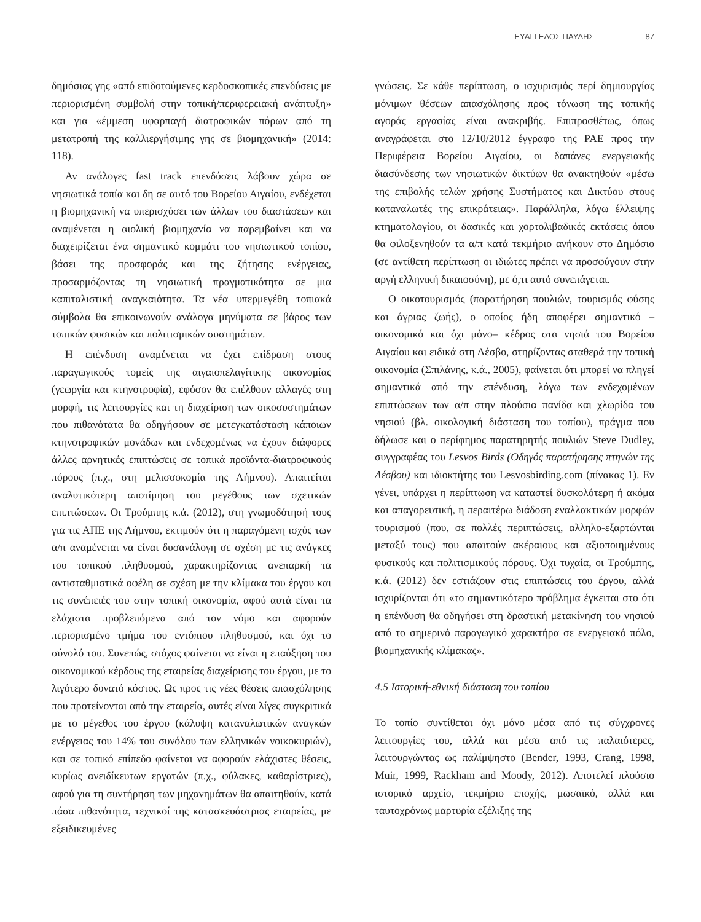ΕΥΑΓΓΕΛΟΣ ΠΑΥΛΗΣ 87
δημόσιας γης «από επιδοτούμενες κερδοσκοπικές επενδύσεις με περιορισμένη συμβολή στην τοπική/περιφερειακή ανάπτυξη» και για «έμμεση υφαρπαγή διατροφικών πόρων από τη μετατροπή της καλλιεργήσιμης γης σε βιομηχανική» (2014: 118).
Αν ανάλογες fast track επενδύσεις λάβουν χώρα σε νησιωτικά τοπία και δη σε αυτό του Βορείου Αιγαίου, ενδέχεται η βιομηχανική να υπερισχύσει των άλλων του διαστάσεων και αναμένεται η αιολική βιομηχανία να παρεμβαίνει και να διαχειρίζεται ένα σημαντικό κομμάτι του νησιωτικού τοπίου, βάσει της προσφοράς και της ζήτησης ενέργειας, προσαρμόζοντας τη νησιωτική πραγματικότητα σε μια καπιταλιστική αναγκαιότητα. Τα νέα υπερμεγέθη τοπιακά σύμβολα θα επικοινωνούν ανάλογα μηνύματα σε βάρος των τοπικών φυσικών και πολιτισμικών συστημάτων.
Η επένδυση αναμένεται να έχει επίδραση στους παραγωγικούς τομείς της αιγαιοπελαγίτικης οικονομίας (γεωργία και κτηνοτροφία), εφόσον θα επέλθουν αλλαγές στη μορφή, τις λειτουργίες και τη διαχείριση των οικοσυστημάτων που πιθανότατα θα οδηγήσουν σε μετεγκατάσταση κάποιων κτηνοτροφικών μονάδων και ενδεχομένως να έχουν διάφορες άλλες αρνητικές επιπτώσεις σε τοπικά προϊόντα-διατροφικούς πόρους (π.χ., στη μελισσοκομία της Λήμνου). Απαιτείται αναλυτικότερη αποτίμηση του μεγέθους των σχετικών επιπτώσεων. Οι Τρούμπης κ.ά. (2012), στη γνωμοδότησή τους για τις ΑΠΕ της Λήμνου, εκτιμούν ότι η παραγόμενη ισχύς των α/π αναμένεται να είναι δυσανάλογη σε σχέση με τις ανάγκες του τοπικού πληθυσμού, χαρακτηρίζοντας ανεπαρκή τα αντισταθμιστικά οφέλη σε σχέση με την κλίμακα του έργου και τις συνέπειές του στην τοπική οικονομία, αφού αυτά είναι τα ελάχιστα προβλεπόμενα από τον νόμο και αφορούν περιορισμένο τμήμα του εντόπιου πληθυσμού, και όχι το σύνολό του. Συνεπώς, στόχος φαίνεται να είναι η επαύξηση του οικονομικού κέρδους της εταιρείας διαχείρισης του έργου, με το λιγότερο δυνατό κόστος. Ως προς τις νέες θέσεις απασχόλησης που προτείνονται από την εταιρεία, αυτές είναι λίγες συγκριτικά με το μέγεθος του έργου (κάλυψη καταναλωτικών αναγκών ενέργειας του 14% του συνόλου των ελληνικών νοικοκυριών), και σε τοπικό επίπεδο φαίνεται να αφορούν ελάχιστες θέσεις, κυρίως ανειδίκευτων εργατών (π.χ., φύλακες, καθαρίστριες), αφού για τη συντήρηση των μηχανημάτων θα απαιτηθούν, κατά πάσα πιθανότητα, τεχνικοί της κατασκευάστριας εταιρείας, με εξειδικευμένες
γνώσεις. Σε κάθε περίπτωση, ο ισχυρισμός περί δημιουργίας μόνιμων θέσεων απασχόλησης προς τόνωση της τοπικής αγοράς εργασίας είναι ανακριβής. Επιπροσθέτως, όπως αναγράφεται στο 12/10/2012 έγγραφο της ΡΑΕ προς την Περιφέρεια Βορείου Αιγαίου, οι δαπάνες ενεργειακής διασύνδεσης των νησιωτικών δικτύων θα ανακτηθούν «μέσω της επιβολής τελών χρήσης Συστήματος και Δικτύου στους καταναλωτές της επικράτειας». Παράλληλα, λόγω έλλειψης κτηματολογίου, οι δασικές και χορτολιβαδικές εκτάσεις όπου θα φιλοξενηθούν τα α/π κατά τεκμήριο ανήκουν στο Δημόσιο (σε αντίθετη περίπτωση οι ιδιώτες πρέπει να προσφύγουν στην αργή ελληνική δικαιοσύνη), με ό,τι αυτό συνεπάγεται.
Ο οικοτουρισμός (παρατήρηση πουλιών, τουρισμός φύσης και άγριας ζωής), ο οποίος ήδη αποφέρει σημαντικό –οικονομικό και όχι μόνο– κέδρος στα νησιά του Βορείου Αιγαίου και ειδικά στη Λέσβο, στηρίζοντας σταθερά την τοπική οικονομία (Σπιλάνης, κ.ά., 2005), φαίνεται ότι μπορεί να πληγεί σημαντικά από την επένδυση, λόγω των ενδεχομένων επιπτώσεων των α/π στην πλούσια πανίδα και χλωρίδα του νησιού (βλ. οικολογική διάσταση του τοπίου), πράγμα που δήλωσε και ο περίφημος παρατηρητής πουλιών Steve Dudley, συγγραφέας του Lesvos Birds (Οδηγός παρατήρησης πτηνών της Λέσβου) και ιδιοκτήτης του Lesvosbirding.com (πίνακας 1). Εν γένει, υπάρχει η περίπτωση να καταστεί δυσκολότερη ή ακόμα και απαγορευτική, η περαιτέρω διάδοση εναλλακτικών μορφών τουρισμού (που, σε πολλές περιπτώσεις, αλληλο-εξαρτώνται μεταξύ τους) που απαιτούν ακέραιους και αξιοποιημένους φυσικούς και πολιτισμικούς πόρους. Όχι τυχαία, οι Τρούμπης, κ.ά. (2012) δεν εστιάζουν στις επιπτώσεις του έργου, αλλά ισχυρίζονται ότι «το σημαντικότερο πρόβλημα έγκειται στο ότι η επένδυση θα οδηγήσει στη δραστική μετακίνηση του νησιού από το σημερινό παραγωγικό χαρακτήρα σε ενεργειακό πόλο, βιομηχανικής κλίμακας».
4.5 Ιστορική-εθνική διάσταση του τοπίου
Το τοπίο συντίθεται όχι μόνο μέσα από τις σύγχρονες λειτουργίες του, αλλά και μέσα από τις παλαιότερες, λειτουργώντας ως παλίμψηστο (Bender, 1993, Crang, 1998, Muir, 1999, Rackham and Moody, 2012). Αποτελεί πλούσιο ιστορικό αρχείο, τεκμήριο εποχής, μωσαϊκό, αλλά και ταυτοχρόνως μαρτυρία εξέλιξης της